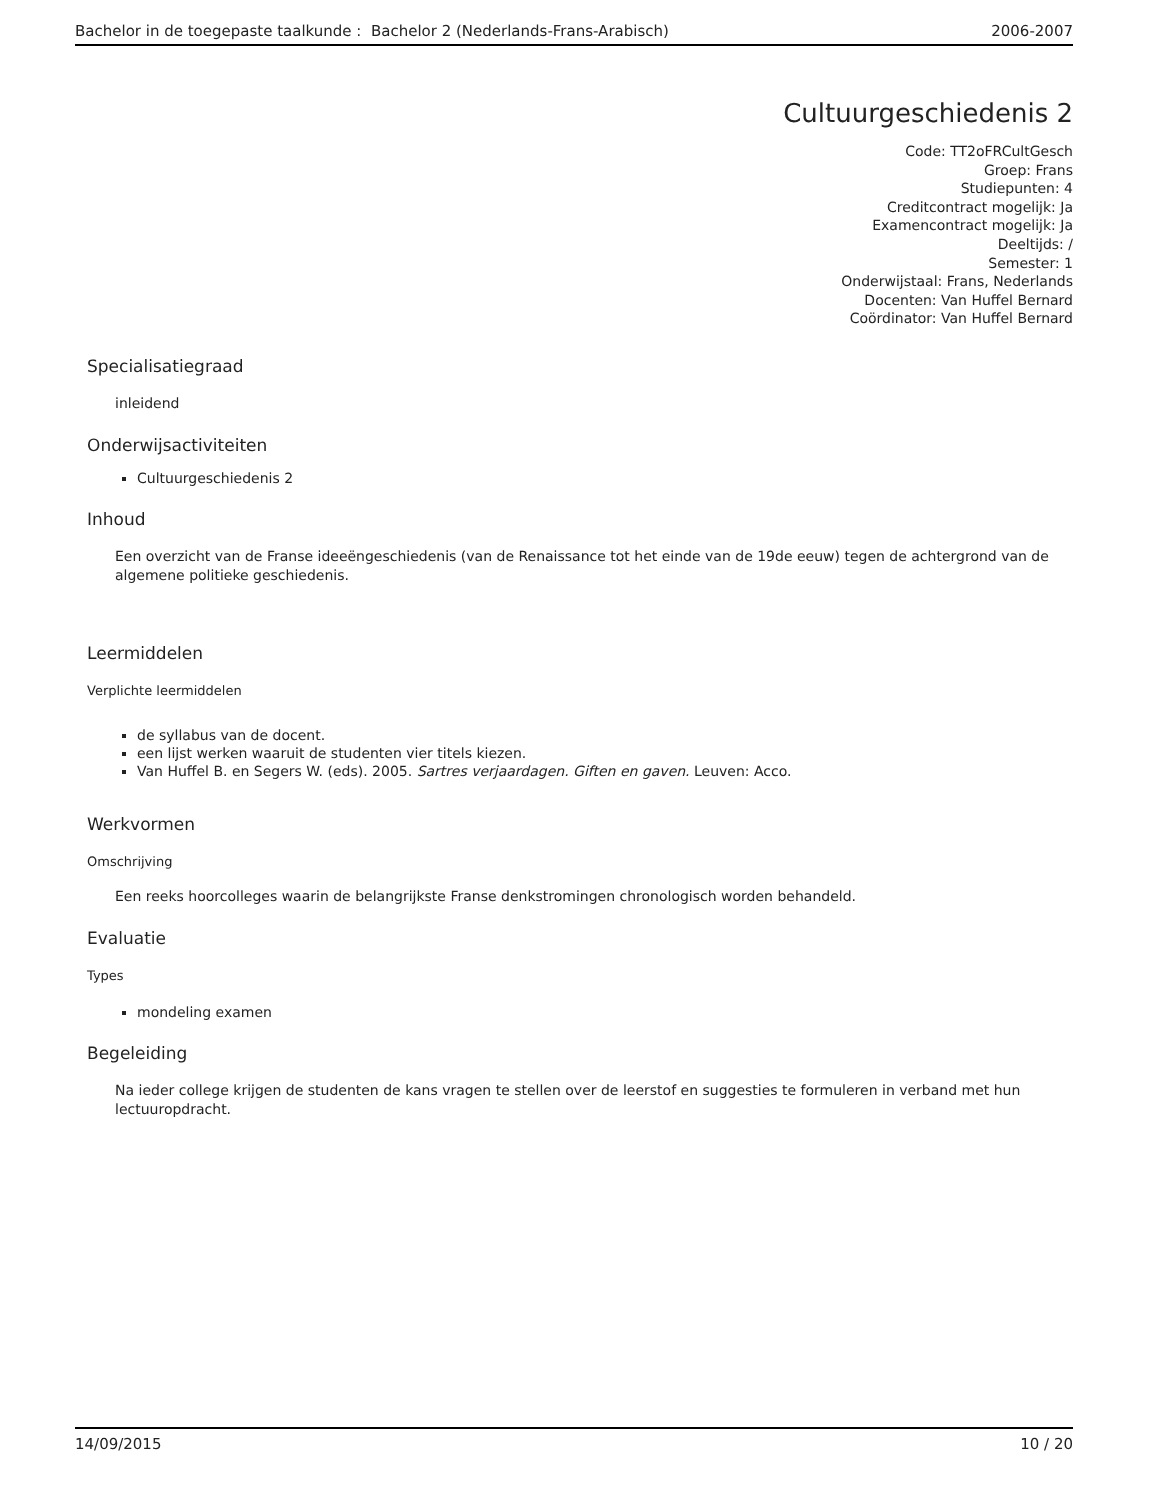Bachelor in de toegepaste taalkunde : Bachelor 2 (Nederlands-Frans-Arabisch) 2006-2007
Cultuurgeschiedenis 2
Code: TT2oFRCultGesch
Groep: Frans
Studiepunten: 4
Creditcontract mogelijk: Ja
Examencontract mogelijk: Ja
Deeltijds: /
Semester: 1
Onderwijstaal: Frans, Nederlands
Docenten: Van Huffel Bernard
Coördinator: Van Huffel Bernard
Specialisatiegraad
inleidend
Onderwijsactiviteiten
Cultuurgeschiedenis 2
Inhoud
Een overzicht van de Franse ideeëngeschiedenis (van de Renaissance tot het einde van de 19de eeuw) tegen de achtergrond van de algemene politieke geschiedenis.
Leermiddelen
Verplichte leermiddelen
de syllabus van de docent.
een lijst werken waaruit de studenten vier titels kiezen.
Van Huffel B. en Segers W. (eds). 2005. Sartres verjaardagen. Giften en gaven. Leuven: Acco.
Werkvormen
Omschrijving
Een reeks hoorcolleges waarin de belangrijkste Franse denkstromingen chronologisch worden behandeld.
Evaluatie
Types
mondeling examen
Begeleiding
Na ieder college krijgen de studenten de kans vragen te stellen over de leerstof en suggesties te formuleren in verband met hun lectuuropdracht.
14/09/2015 10 / 20